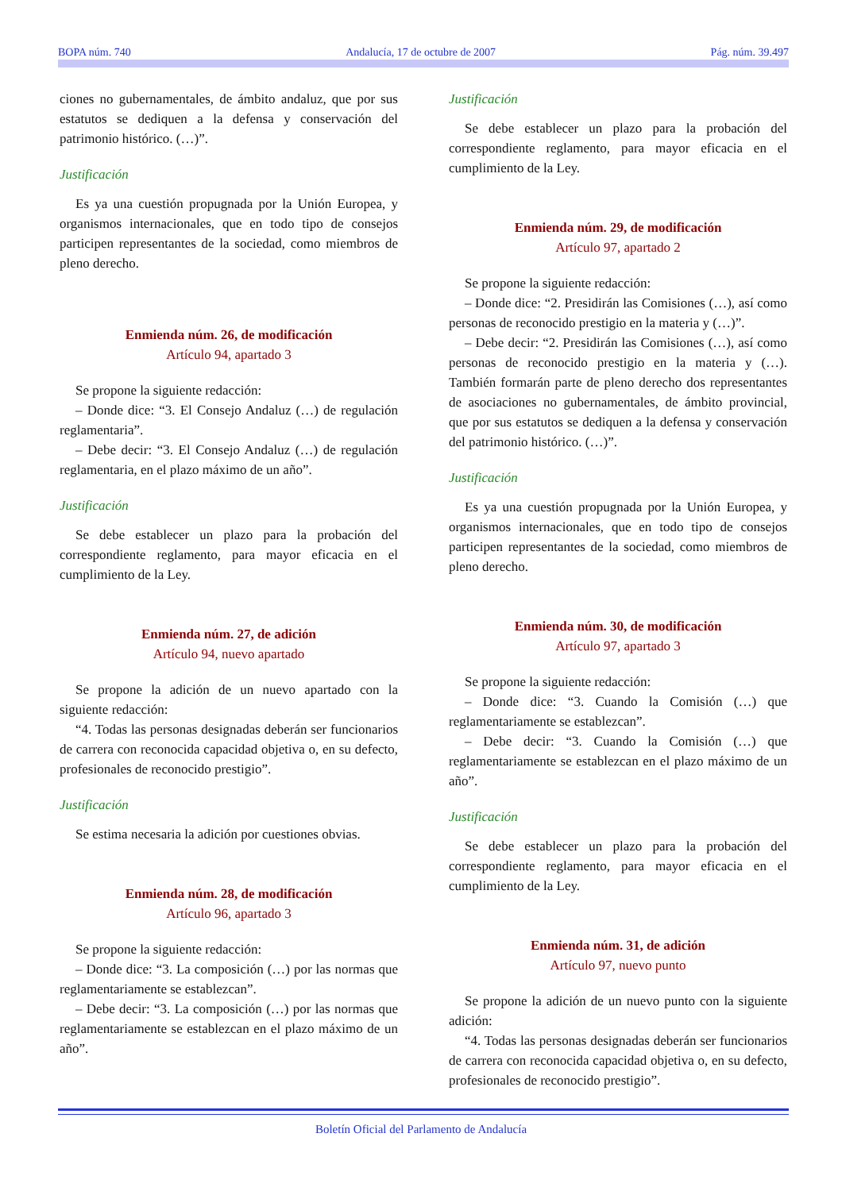BOPA núm. 740 Andalucía, 17 de octubre de 2007 Pág. núm. 39.497
ciones no gubernamentales, de ámbito andaluz, que por sus estatutos se dediquen a la defensa y conservación del patrimonio histórico. (…)”.
Justificación
Es ya una cuestión propugnada por la Unión Europea, y organismos internacionales, que en todo tipo de consejos participen representantes de la sociedad, como miembros de pleno derecho.
Enmienda núm. 26, de modificación
Artículo 94, apartado 3
Se propone la siguiente redacción:
– Donde dice: “3. El Consejo Andaluz (…) de regulación reglamentaria”.
– Debe decir: “3. El Consejo Andaluz (…) de regulación reglamentaria, en el plazo máximo de un año”.
Justificación
Se debe establecer un plazo para la probación del correspondiente reglamento, para mayor eficacia en el cumplimiento de la Ley.
Enmienda núm. 27, de adición
Artículo 94, nuevo apartado
Se propone la adición de un nuevo apartado con la siguiente redacción:
“4. Todas las personas designadas deberán ser funcionarios de carrera con reconocida capacidad objetiva o, en su defecto, profesionales de reconocido prestigio”.
Justificación
Se estima necesaria la adición por cuestiones obvias.
Enmienda núm. 28, de modificación
Artículo 96, apartado 3
Se propone la siguiente redacción:
– Donde dice: “3. La composición (…) por las normas que reglamentariamente se establezcan”.
– Debe decir: “3. La composición (…) por las normas que reglamentariamente se establezcan en el plazo máximo de un año”.
Justificación
Se debe establecer un plazo para la probación del correspondiente reglamento, para mayor eficacia en el cumplimiento de la Ley.
Enmienda núm. 29, de modificación
Artículo 97, apartado 2
Se propone la siguiente redacción:
– Donde dice: “2. Presidirán las Comisiones (…), así como personas de reconocido prestigio en la materia y (…)”.
– Debe decir: “2. Presidirán las Comisiones (…), así como personas de reconocido prestigio en la materia y (…). También formarán parte de pleno derecho dos representantes de asociaciones no gubernamentales, de ámbito provincial, que por sus estatutos se dediquen a la defensa y conservación del patrimonio histórico. (…)”.
Justificación
Es ya una cuestión propugnada por la Unión Europea, y organismos internacionales, que en todo tipo de consejos participen representantes de la sociedad, como miembros de pleno derecho.
Enmienda núm. 30, de modificación
Artículo 97, apartado 3
Se propone la siguiente redacción:
– Donde dice: “3. Cuando la Comisión (…) que reglamentariamente se establezcan”.
– Debe decir: “3. Cuando la Comisión (…) que reglamentariamente se establezcan en el plazo máximo de un año”.
Justificación
Se debe establecer un plazo para la probación del correspondiente reglamento, para mayor eficacia en el cumplimiento de la Ley.
Enmienda núm. 31, de adición
Artículo 97, nuevo punto
Se propone la adición de un nuevo punto con la siguiente adición:
“4. Todas las personas designadas deberán ser funcionarios de carrera con reconocida capacidad objetiva o, en su defecto, profesionales de reconocido prestigio”.
Boletín Oficial del Parlamento de Andalucía